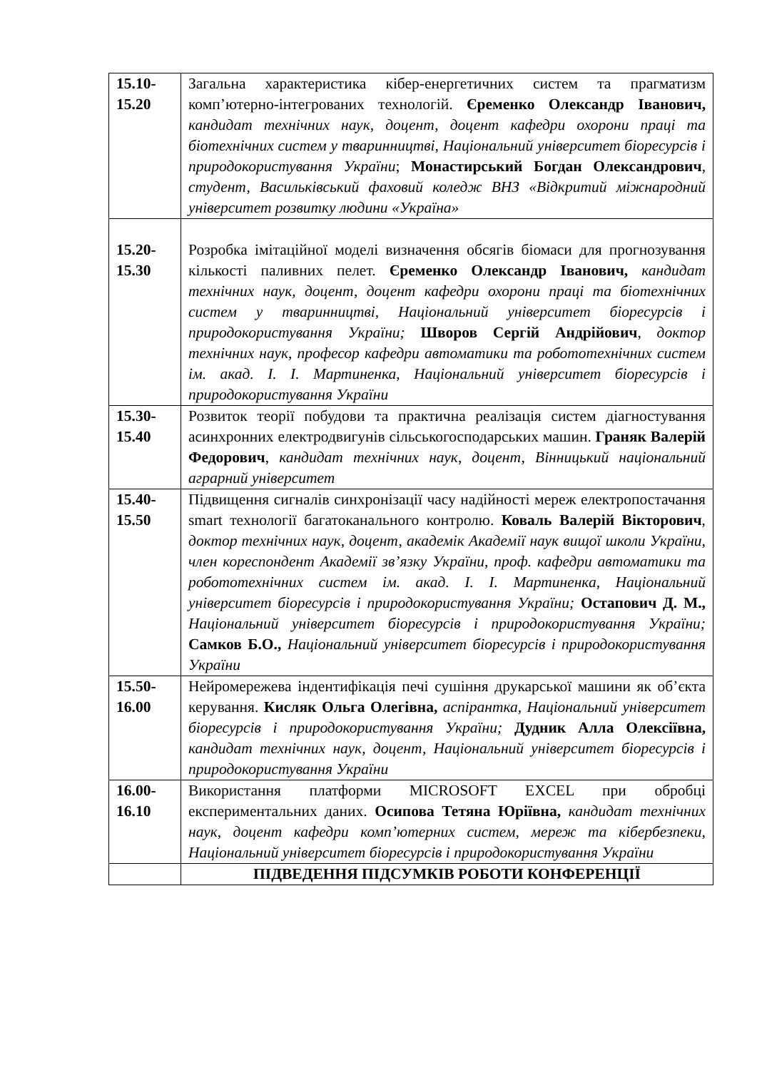| 15.10- 15.20 | Загальна характеристика кібер-енергетичних систем та прагматизм комп’ютерно-інтегрованих технологій. Єременко Олександр Іванович, кандидат технічних наук, доцент, доцент кафедри охорони праці та біотехнічних систем у тваринництві, Національний університет біоресурсів і природокористування України ; Монастирський Богдан Олександрович , студент, Васильківський фаховий коледж ВНЗ «Відкритий міжнародний університет розвитку людини «Україна» |
| 15.20- 15.30 | Розробка імітаційної моделі визначення обсягів біомаси для прогнозування кількості паливних пелет. Єременко Олександр Іванович, кандидат технічних наук, доцент, доцент кафедри охорони праці та біотехнічних систем у тваринництві, Національний університет біоресурсів і природокористування України; Шворов Сергій Андрійович , доктор технічних наук, професор кафедри автоматики та робототехнічних систем ім. акад. І. І. Мартиненка, Національний університет біоресурсів і природокористування України |
| 15.30- 15.40 | Розвиток теорії побудови та практична реалізація систем діагностування асинхронних електродвигунів сільськогосподарських машин. Граняк Валерій Федорович , кандидат технічних наук, доцент, Вінницький національний аграрний університет |
| 15.40- 15.50 | Підвищення сигналів синхронізації часу надійності мереж електропостачання smart технології багатоканального контролю. Коваль Валерій Вікторович , доктор технічних наук, доцент, академік Академії наук вищої школи України, член кореспондент Академії зв’язку України, проф. кафедри автоматики та робототехнічних систем ім. акад. І. І. Мартиненка, Національний університет біоресурсів і природокористування України; Остапович Д. М., Національний університет біоресурсів і природокористування України; Самков Б.О., Національний університет біоресурсів і природокористування України |
| 15.50- 16.00 | Нейромережева індентифікація печі сушіння друкарської машини як об’єкта керування. Кисляк Ольга Олегівна, аспірантка, Національний університет біоресурсів і природокористування України; Дудник Алла Олексіївна, кандидат технічних наук, доцент, Національний університет біоресурсів і природокористування України |
| 16.00- 16.10 | Використання платформи MICROSOFT EXCEL при обробці експериментальних даних. Осипова Тетяна Юріївна, кандидат технічних наук, доцент кафедри комп’ютерних систем, мереж та кібербезпеки, Національний університет біоресурсів і природокористування України |
| | ПІДВЕДЕННЯ ПІДСУМКІВ РОБОТИ КОНФЕРЕНЦІЇ |